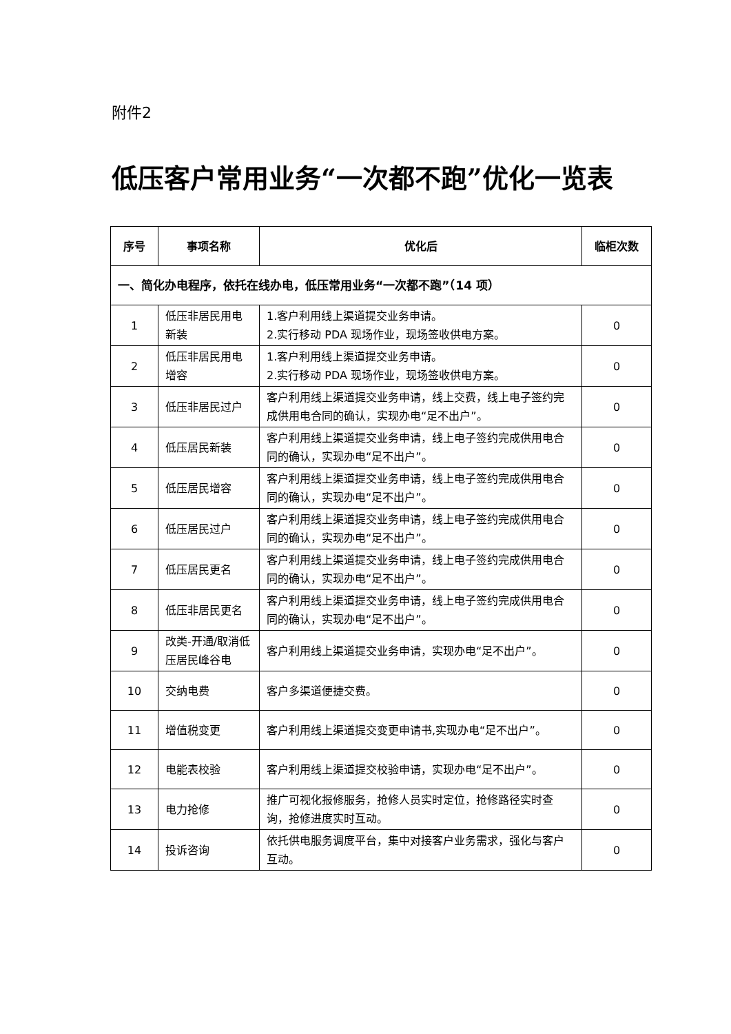附件2
低压客户常用业务“一次都不跑”优化一览表
| 序号 | 事项名称 | 优化后 | 临柜次数 |
| --- | --- | --- | --- |
| 一、简化办电程序，依托在线办电，低压常用业务“一次都不跑”（14 项） | | | |
| 1 | 低压非居民用电新装 | 1.客户利用线上渠道提交业务申请。 2.实行移动 PDA 现场作业，现场签收供电方案。 | 0 |
| 2 | 低压非居民用电增容 | 1.客户利用线上渠道提交业务申请。 2.实行移动 PDA 现场作业，现场签收供电方案。 | 0 |
| 3 | 低压非居民过户 | 客户利用线上渠道提交业务申请，线上交费，线上电子签约完成供用电合同的确认，实现办电“足不出户”。 | 0 |
| 4 | 低压居民新装 | 客户利用线上渠道提交业务申请，线上电子签约完成供用电合同的确认，实现办电“足不出户”。 | 0 |
| 5 | 低压居民增容 | 客户利用线上渠道提交业务申请，线上电子签约完成供用电合同的确认，实现办电“足不出户”。 | 0 |
| 6 | 低压居民过户 | 客户利用线上渠道提交业务申请，线上电子签约完成供用电合同的确认，实现办电“足不出户”。 | 0 |
| 7 | 低压居民更名 | 客户利用线上渠道提交业务申请，线上电子签约完成供用电合同的确认，实现办电“足不出户”。 | 0 |
| 8 | 低压非居民更名 | 客户利用线上渠道提交业务申请，线上电子签约完成供用电合同的确认，实现办电“足不出户”。 | 0 |
| 9 | 改类-开通/取消低压居民峰谷电 | 客户利用线上渠道提交业务申请，实现办电“足不出户”。 | 0 |
| 10 | 交纳电费 | 客户多渠道便捷交费。 | 0 |
| 11 | 增值税变更 | 客户利用线上渠道提交变更申请书,实现办电“足不出户”。 | 0 |
| 12 | 电能表校验 | 客户利用线上渠道提交校验申请，实现办电“足不出户”。 | 0 |
| 13 | 电力抢修 | 推广可视化报修服务，抢修人员实时定位，抢修路径实时查询，抢修进度实时互动。 | 0 |
| 14 | 投诉咨询 | 依托供电服务调度平台，集中对接客户业务需求，强化与客户互动。 | 0 |